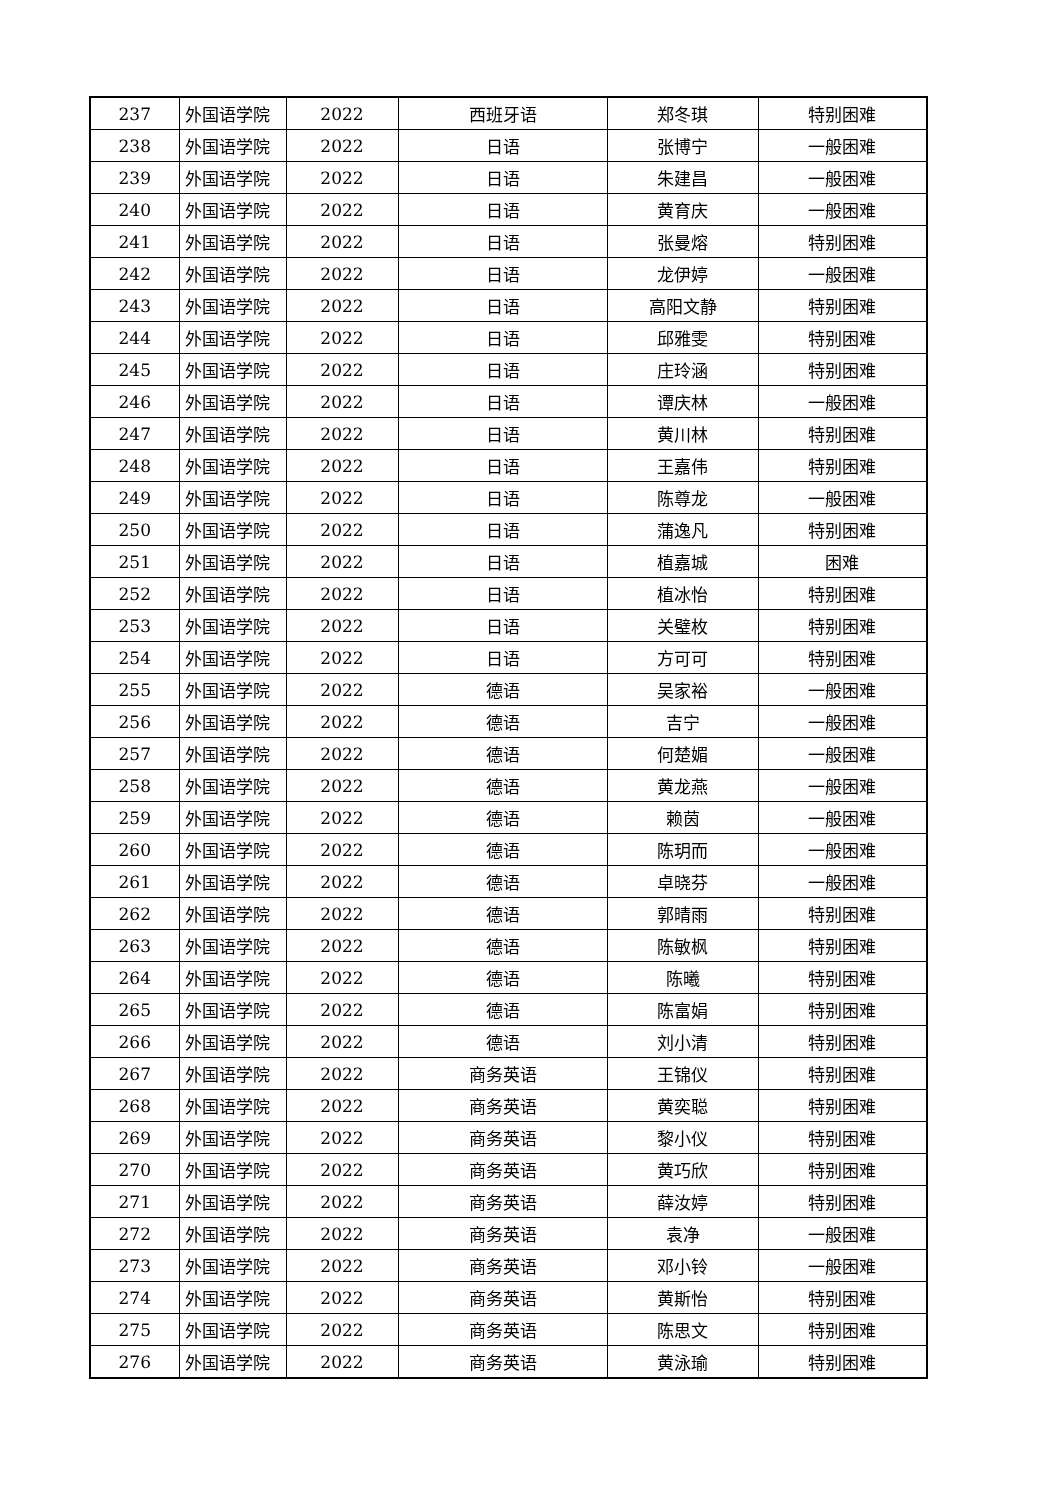| 237 | 外国语学院 | 2022 | 西班牙语 | 郑冬琪 | 特别困难 |
| 238 | 外国语学院 | 2022 | 日语 | 张博宁 | 一般困难 |
| 239 | 外国语学院 | 2022 | 日语 | 朱建昌 | 一般困难 |
| 240 | 外国语学院 | 2022 | 日语 | 黄育庆 | 一般困难 |
| 241 | 外国语学院 | 2022 | 日语 | 张曼熔 | 特别困难 |
| 242 | 外国语学院 | 2022 | 日语 | 龙伊婷 | 一般困难 |
| 243 | 外国语学院 | 2022 | 日语 | 高阳文静 | 特别困难 |
| 244 | 外国语学院 | 2022 | 日语 | 邱雅雯 | 特别困难 |
| 245 | 外国语学院 | 2022 | 日语 | 庄玲涵 | 特别困难 |
| 246 | 外国语学院 | 2022 | 日语 | 谭庆林 | 一般困难 |
| 247 | 外国语学院 | 2022 | 日语 | 黄川林 | 特别困难 |
| 248 | 外国语学院 | 2022 | 日语 | 王嘉伟 | 特别困难 |
| 249 | 外国语学院 | 2022 | 日语 | 陈尊龙 | 一般困难 |
| 250 | 外国语学院 | 2022 | 日语 | 蒲逸凡 | 特别困难 |
| 251 | 外国语学院 | 2022 | 日语 | 植嘉城 | 困难 |
| 252 | 外国语学院 | 2022 | 日语 | 植冰怡 | 特别困难 |
| 253 | 外国语学院 | 2022 | 日语 | 关璧枚 | 特别困难 |
| 254 | 外国语学院 | 2022 | 日语 | 方可可 | 特别困难 |
| 255 | 外国语学院 | 2022 | 德语 | 吴家裕 | 一般困难 |
| 256 | 外国语学院 | 2022 | 德语 | 吉宁 | 一般困难 |
| 257 | 外国语学院 | 2022 | 德语 | 何楚媚 | 一般困难 |
| 258 | 外国语学院 | 2022 | 德语 | 黄龙燕 | 一般困难 |
| 259 | 外国语学院 | 2022 | 德语 | 赖茵 | 一般困难 |
| 260 | 外国语学院 | 2022 | 德语 | 陈玥而 | 一般困难 |
| 261 | 外国语学院 | 2022 | 德语 | 卓晓芬 | 一般困难 |
| 262 | 外国语学院 | 2022 | 德语 | 郭晴雨 | 特别困难 |
| 263 | 外国语学院 | 2022 | 德语 | 陈敏枫 | 特别困难 |
| 264 | 外国语学院 | 2022 | 德语 | 陈曦 | 特别困难 |
| 265 | 外国语学院 | 2022 | 德语 | 陈富娟 | 特别困难 |
| 266 | 外国语学院 | 2022 | 德语 | 刘小清 | 特别困难 |
| 267 | 外国语学院 | 2022 | 商务英语 | 王锦仪 | 特别困难 |
| 268 | 外国语学院 | 2022 | 商务英语 | 黄奕聪 | 特别困难 |
| 269 | 外国语学院 | 2022 | 商务英语 | 黎小仪 | 特别困难 |
| 270 | 外国语学院 | 2022 | 商务英语 | 黄巧欣 | 特别困难 |
| 271 | 外国语学院 | 2022 | 商务英语 | 薛汝婷 | 特别困难 |
| 272 | 外国语学院 | 2022 | 商务英语 | 袁净 | 一般困难 |
| 273 | 外国语学院 | 2022 | 商务英语 | 邓小铃 | 一般困难 |
| 274 | 外国语学院 | 2022 | 商务英语 | 黄斯怡 | 特别困难 |
| 275 | 外国语学院 | 2022 | 商务英语 | 陈思文 | 特别困难 |
| 276 | 外国语学院 | 2022 | 商务英语 | 黄泳瑜 | 特别困难 |